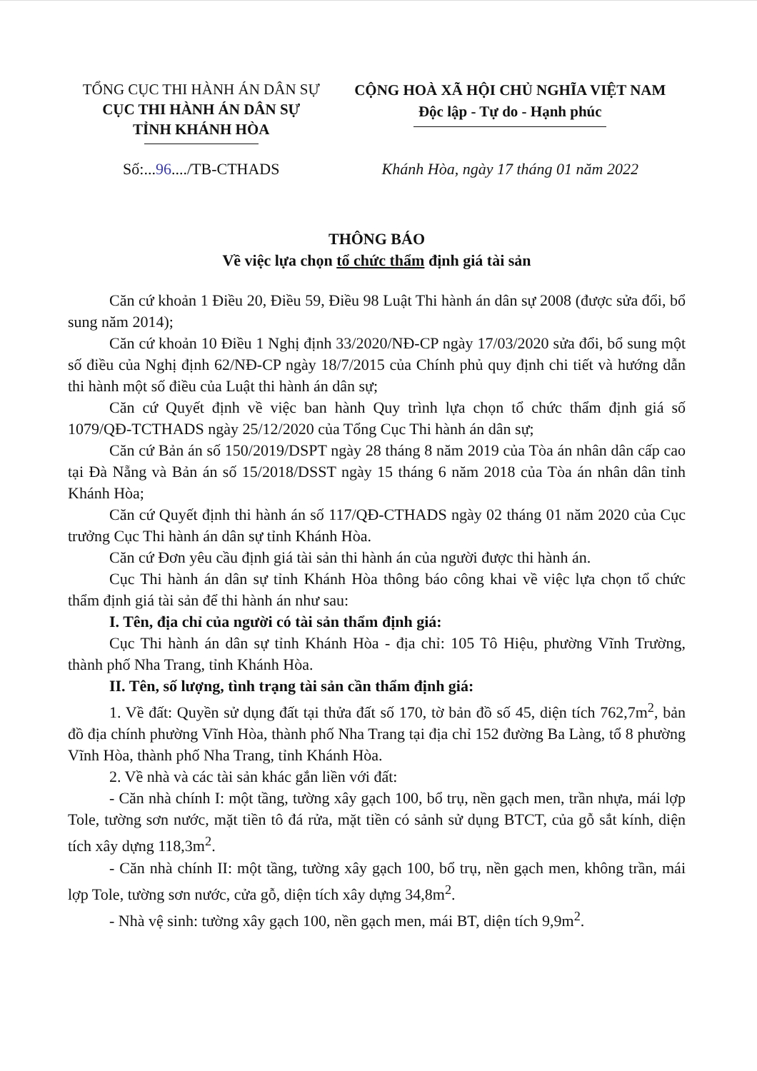TỔNG CỤC THI HÀNH ÁN DÂN SỰ
CỤC THI HÀNH ÁN DÂN SỰ
TỈNH KHÁNH HÒA
CỘNG HOÀ XÃ HỘI CHỦ NGHĨA VIỆT NAM
Độc lập - Tự do - Hạnh phúc
Số:...96..../TB-CTHADS Khánh Hòa, ngày 17 tháng 01 năm 2022
THÔNG BÁO
Về việc lựa chọn tổ chức thẩm định giá tài sản
Căn cứ khoản 1 Điều 20, Điều 59, Điều 98 Luật Thi hành án dân sự 2008 (được sửa đổi, bổ sung năm 2014);
Căn cứ khoản 10 Điều 1 Nghị định 33/2020/NĐ-CP ngày 17/03/2020 sửa đổi, bổ sung một số điều của Nghị định 62/NĐ-CP ngày 18/7/2015 của Chính phủ quy định chi tiết và hướng dẫn thi hành một số điều của Luật thi hành án dân sự;
Căn cứ Quyết định về việc ban hành Quy trình lựa chọn tổ chức thẩm định giá số 1079/QĐ-TCTHADS ngày 25/12/2020 của Tổng Cục Thi hành án dân sự;
Căn cứ Bản án số 150/2019/DSPT ngày 28 tháng 8 năm 2019 của Tòa án nhân dân cấp cao tại Đà Nẵng và Bản án số 15/2018/DSST ngày 15 tháng 6 năm 2018 của Tòa án nhân dân tỉnh Khánh Hòa;
Căn cứ Quyết định thi hành án số 117/QĐ-CTHADS ngày 02 tháng 01 năm 2020 của Cục trưởng Cục Thi hành án dân sự tỉnh Khánh Hòa.
Căn cứ Đơn yêu cầu định giá tài sản thi hành án của người được thi hành án.
Cục Thi hành án dân sự tỉnh Khánh Hòa thông báo công khai về việc lựa chọn tổ chức thẩm định giá tài sản để thi hành án như sau:
I. Tên, địa chỉ của người có tài sản thẩm định giá:
Cục Thi hành án dân sự tỉnh Khánh Hòa - địa chỉ: 105 Tô Hiệu, phường Vĩnh Trường, thành phố Nha Trang, tỉnh Khánh Hòa.
II. Tên, số lượng, tình trạng tài sản cần thẩm định giá:
1. Về đất: Quyền sử dụng đất tại thửa đất số 170, tờ bản đồ số 45, diện tích 762,7m<sup>2</sup>, bản đồ địa chính phường Vĩnh Hòa, thành phố Nha Trang tại địa chỉ 152 đường Ba Làng, tổ 8 phường Vĩnh Hòa, thành phố Nha Trang, tỉnh Khánh Hòa.
2. Về nhà và các tài sản khác gắn liền với đất:
- Căn nhà chính I: một tầng, tường xây gạch 100, bổ trụ, nền gạch men, trần nhựa, mái lợp Tole, tường sơn nước, mặt tiền tô đá rửa, mặt tiền có sảnh sử dụng BTCT, của gỗ sắt kính, diện tích xây dựng 118,3m<sup>2</sup>.
- Căn nhà chính II: một tầng, tường xây gạch 100, bổ trụ, nền gạch men, không trần, mái lợp Tole, tường sơn nước, cửa gỗ, diện tích xây dựng 34,8m<sup>2</sup>.
- Nhà vệ sinh: tường xây gạch 100, nền gạch men, mái BT, diện tích 9,9m<sup>2</sup>.